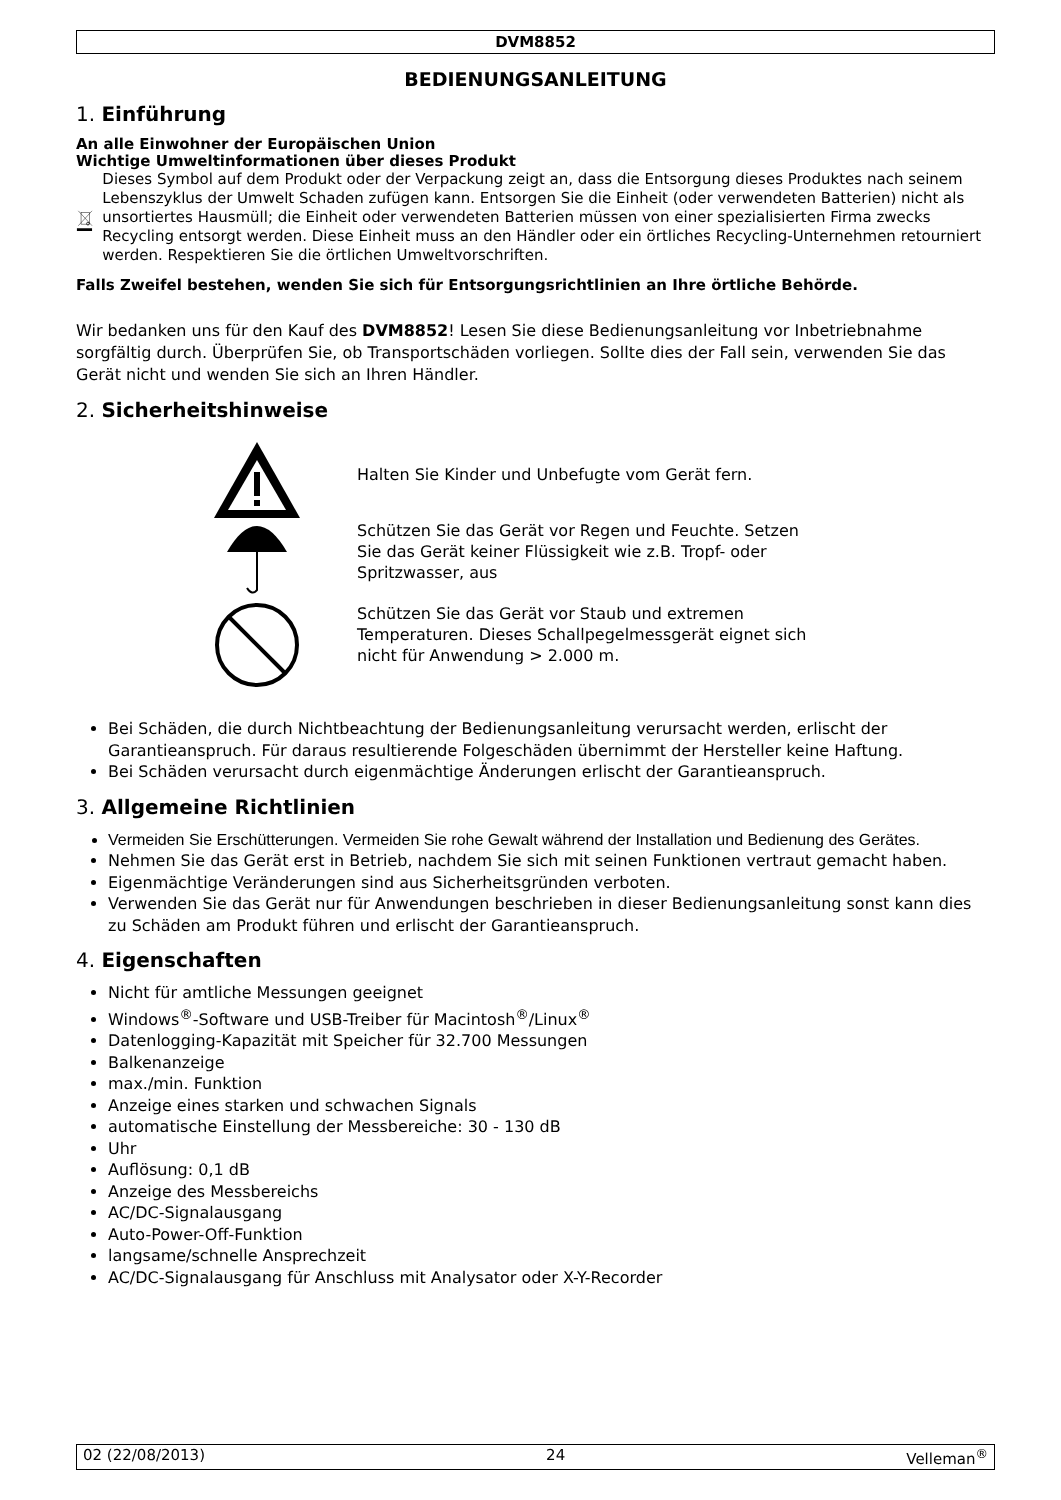DVM8852
BEDIENUNGSANLEITUNG
1. Einführung
An alle Einwohner der Europäischen Union
Wichtige Umweltinformationen über dieses Produkt
Dieses Symbol auf dem Produkt oder der Verpackung zeigt an, dass die Entsorgung dieses Produktes nach seinem Lebenszyklus der Umwelt Schaden zufügen kann. Entsorgen Sie die Einheit (oder verwendeten Batterien) nicht als unsortiertes Hausmüll; die Einheit oder verwendeten Batterien müssen von einer spezialisierten Firma zwecks Recycling entsorgt werden. Diese Einheit muss an den Händler oder ein örtliches Recycling-Unternehmen retourniert werden. Respektieren Sie die örtlichen Umweltvorschriften.
Falls Zweifel bestehen, wenden Sie sich für Entsorgungsrichtlinien an Ihre örtliche Behörde.
Wir bedanken uns für den Kauf des DVM8852! Lesen Sie diese Bedienungsanleitung vor Inbetriebnahme sorgfältig durch. Überprüfen Sie, ob Transportschäden vorliegen. Sollte dies der Fall sein, verwenden Sie das Gerät nicht und wenden Sie sich an Ihren Händler.
2. Sicherheitshinweise
Halten Sie Kinder und Unbefugte vom Gerät fern.
Schützen Sie das Gerät vor Regen und Feuchte. Setzen
Sie das Gerät keiner Flüssigkeit wie z.B. Tropf- oder
Spritzwasser, aus
Schützen Sie das Gerät vor Staub und extremen
Temperaturen. Dieses Schallpegelmessgerät eignet sich
nicht für Anwendung > 2.000 m.
Bei Schäden, die durch Nichtbeachtung der Bedienungsanleitung verursacht werden, erlischt der Garantieanspruch. Für daraus resultierende Folgeschäden übernimmt der Hersteller keine Haftung.
Bei Schäden verursacht durch eigenmächtige Änderungen erlischt der Garantieanspruch.
3. Allgemeine Richtlinien
Vermeiden Sie Erschütterungen. Vermeiden Sie rohe Gewalt während der Installation und Bedienung des Gerätes.
Nehmen Sie das Gerät erst in Betrieb, nachdem Sie sich mit seinen Funktionen vertraut gemacht haben.
Eigenmächtige Veränderungen sind aus Sicherheitsgründen verboten.
Verwenden Sie das Gerät nur für Anwendungen beschrieben in dieser Bedienungsanleitung sonst kann dies zu Schäden am Produkt führen und erlischt der Garantieanspruch.
4. Eigenschaften
Nicht für amtliche Messungen geeignet
Windows<sup>®</sup>-Software und USB-Treiber für Macintosh<sup>®</sup>/Linux<sup>®</sup>
Datenlogging-Kapazität mit Speicher für 32.700 Messungen
Balkenanzeige
max./min. Funktion
Anzeige eines starken und schwachen Signals
automatische Einstellung der Messbereiche: 30 - 130 dB
Uhr
Auflösung: 0,1 dB
Anzeige des Messbereichs
AC/DC-Signalausgang
Auto-Power-Off-Funktion
langsame/schnelle Ansprechzeit
AC/DC-Signalausgang für Anschluss mit Analysator oder X-Y-Recorder
02 (22/08/2013) 24 Velleman<sup>®</sup>